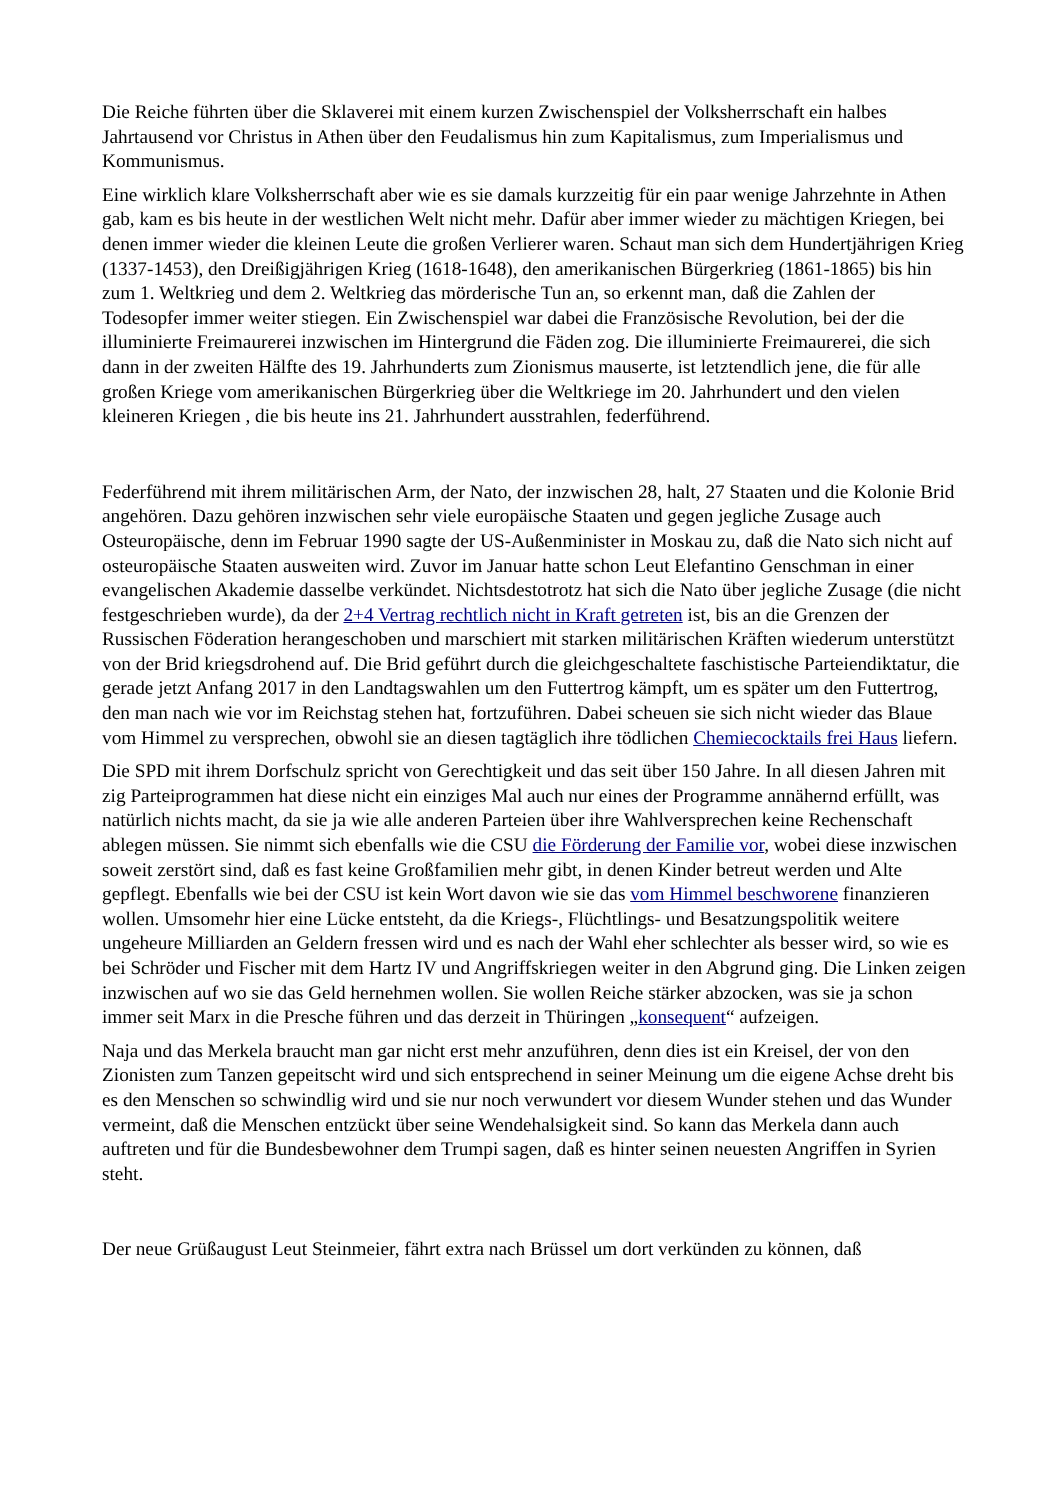Die Reiche führten über die Sklaverei mit einem kurzen Zwischenspiel der Volksherrschaft ein halbes Jahrtausend vor Christus in Athen über den Feudalismus hin zum Kapitalismus, zum Imperialismus und Kommunismus.
Eine wirklich klare Volksherrschaft aber wie es sie damals kurzzeitig für ein paar wenige Jahrzehnte in Athen gab, kam es bis heute in der westlichen Welt nicht mehr. Dafür aber immer wieder zu mächtigen Kriegen, bei denen immer wieder die kleinen Leute die großen Verlierer waren. Schaut man sich dem Hundertjährigen Krieg (1337-1453), den Dreißigjährigen Krieg (1618-1648), den amerikanischen Bürgerkrieg (1861-1865) bis hin zum 1. Weltkrieg und dem 2. Weltkrieg das mörderische Tun an, so erkennt man, daß die Zahlen der Todesopfer immer weiter stiegen. Ein Zwischenspiel war dabei die Französische Revolution, bei der die illuminierte Freimaurerei inzwischen im Hintergrund die Fäden zog. Die illuminierte Freimaurerei, die sich dann in der zweiten Hälfte des 19. Jahrhunderts zum Zionismus mauserte, ist letztendlich jene, die für alle großen Kriege vom amerikanischen Bürgerkrieg über die Weltkriege im 20. Jahrhundert und den vielen kleineren Kriegen , die bis heute ins 21. Jahrhundert ausstrahlen, federführend.
Federführend mit ihrem militärischen Arm, der Nato, der inzwischen 28, halt, 27 Staaten und die Kolonie Brid angehören. Dazu gehören inzwischen sehr viele europäische Staaten und gegen jegliche Zusage auch Osteuropäische, denn im Februar 1990 sagte der US-Außenminister in Moskau zu, daß die Nato sich nicht auf osteuropäische Staaten ausweiten wird. Zuvor im Januar hatte schon Leut Elefantino Genschman in einer evangelischen Akademie dasselbe verkündet. Nichtsdestotrotz hat sich die Nato über jegliche Zusage (die nicht festgeschrieben wurde), da der 2+4 Vertrag rechtlich nicht in Kraft getreten ist, bis an die Grenzen der Russischen Föderation herangeschoben und marschiert mit starken militärischen Kräften wiederum unterstützt von der Brid kriegsdrohend auf. Die Brid geführt durch die gleichgeschaltete faschistische Parteiendiktatur, die gerade jetzt Anfang 2017 in den Landtagswahlen um den Futtertrog kämpft, um es später um den Futtertrog, den man nach wie vor im Reichstag stehen hat, fortzuführen. Dabei scheuen sie sich nicht wieder das Blaue vom Himmel zu versprechen, obwohl sie an diesen tagtäglich ihre tödlichen Chemiecocktails frei Haus liefern.
Die SPD mit ihrem Dorfschulz spricht von Gerechtigkeit und das seit über 150 Jahre. In all diesen Jahren mit zig Parteiprogrammen hat diese nicht ein einziges Mal auch nur eines der Programme annähernd erfüllt, was natürlich nichts macht, da sie ja wie alle anderen Parteien über ihre Wahlversprechen keine Rechenschaft ablegen müssen. Sie nimmt sich ebenfalls wie die CSU die Förderung der Familie vor, wobei diese inzwischen soweit zerstört sind, daß es fast keine Großfamilien mehr gibt, in denen Kinder betreut werden und Alte gepflegt. Ebenfalls wie bei der CSU ist kein Wort davon wie sie das vom Himmel beschworene finanzieren wollen. Umsomehr hier eine Lücke entsteht, da die Kriegs-, Flüchtlings- und Besatzungspolitik weitere ungeheure Milliarden an Geldern fressen wird und es nach der Wahl eher schlechter als besser wird, so wie es bei Schröder und Fischer mit dem Hartz IV und Angriffskriegen weiter in den Abgrund ging. Die Linken zeigen inzwischen auf wo sie das Geld hernehmen wollen. Sie wollen Reiche stärker abzocken, was sie ja schon immer seit Marx in die Presche führen und das derzeit in Thüringen „konsequent“ aufzeigen.
Naja und das Merkela braucht man gar nicht erst mehr anzuführen, denn dies ist ein Kreisel, der von den Zionisten zum Tanzen gepeitscht wird und sich entsprechend in seiner Meinung um die eigene Achse dreht bis es den Menschen so schwindlig wird und sie nur noch verwundert vor diesem Wunder stehen und das Wunder vermeint, daß die Menschen entzückt über seine Wendehalsigkeit sind. So kann das Merkela dann auch auftreten und für die Bundesbewohner dem Trumpi sagen, daß es hinter seinen neuesten Angriffen in Syrien steht.
Der neue Grüßaugust Leut Steinmeier, fährt extra nach Brüssel um dort verkünden zu können, daß